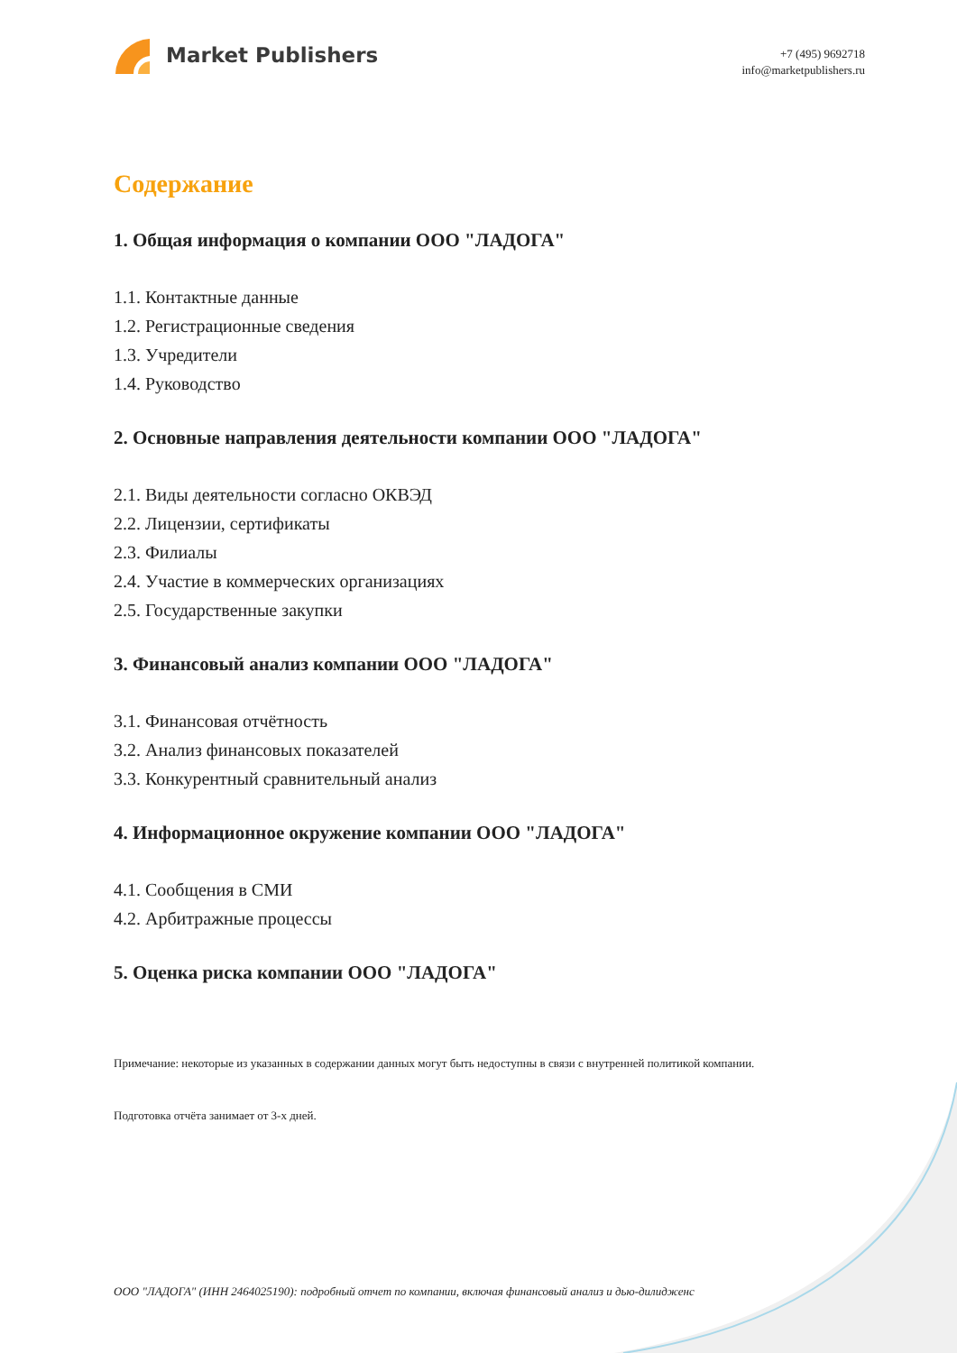Market Publishers
+7 (495) 9692718
info@marketpublishers.ru
Содержание
1. Общая информация о компании ООО "ЛАДОГА"
1.1. Контактные данные
1.2. Регистрационные сведения
1.3. Учредители
1.4. Руководство
2. Основные направления деятельности компании ООО "ЛАДОГА"
2.1. Виды деятельности согласно ОКВЭД
2.2. Лицензии, сертификаты
2.3. Филиалы
2.4. Участие в коммерческих организациях
2.5. Государственные закупки
3. Финансовый анализ компании ООО "ЛАДОГА"
3.1. Финансовая отчётность
3.2. Анализ финансовых показателей
3.3. Конкурентный сравнительный анализ
4. Информационное окружение компании ООО "ЛАДОГА"
4.1. Сообщения в СМИ
4.2. Арбитражные процессы
5. Оценка риска компании ООО "ЛАДОГА"
Примечание: некоторые из указанных в содержании данных могут быть недоступны в связи с внутренней политикой компании.
Подготовка отчёта занимает от 3-х дней.
ООО "ЛАДОГА" (ИНН 2464025190): подробный отчет по компании, включая финансовый анализ и дью-дилидженс